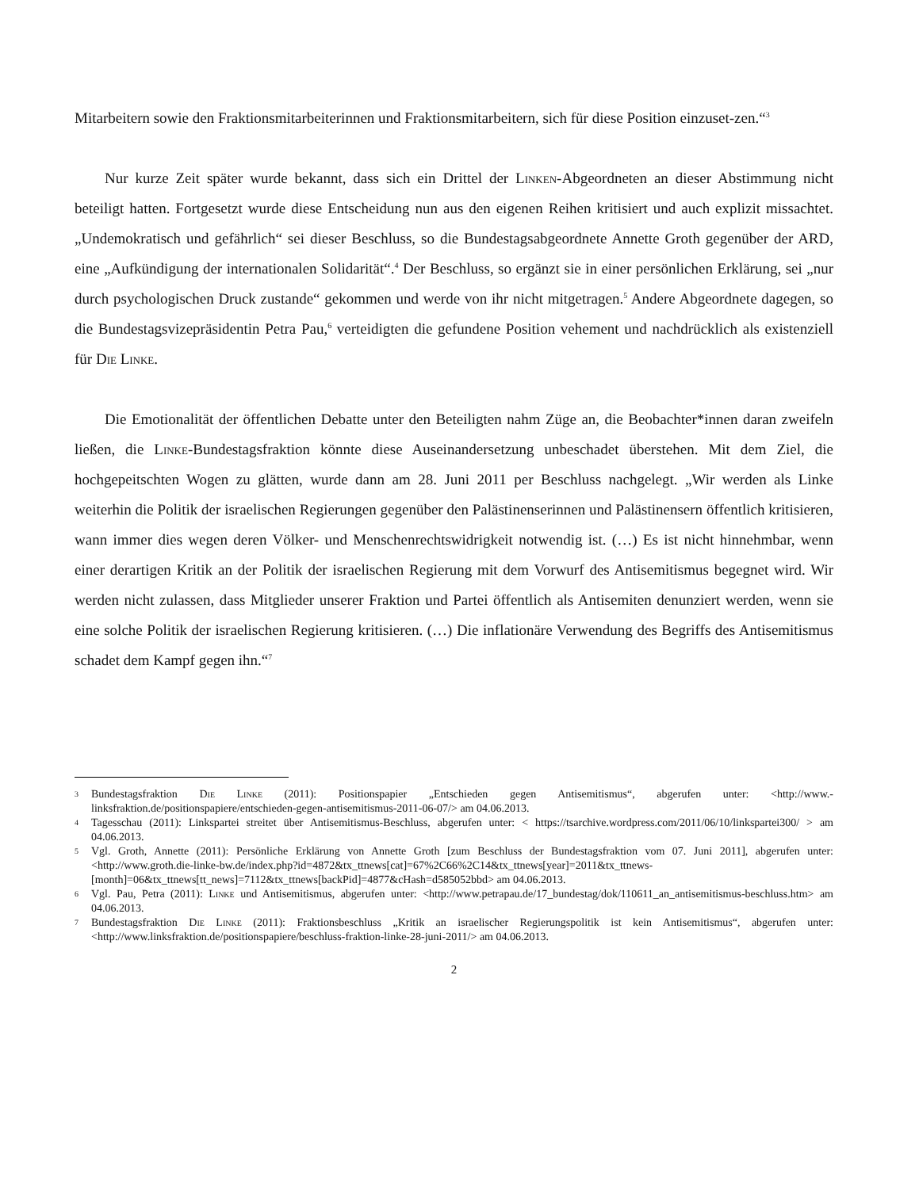Mitarbeitern sowie den Fraktionsmitarbeiterinnen und Fraktionsmitarbeitern, sich für diese Position einzuset-zen.“<sup>3</sup>
Nur kurze Zeit später wurde bekannt, dass sich ein Drittel der Linken-Abgeordneten an dieser Abstimmung nicht beteiligt hatten. Fortgesetzt wurde diese Entscheidung nun aus den eigenen Reihen kritisiert und auch explizit missachtet. „Undemokratisch und gefährlich“ sei dieser Beschluss, so die Bundestagsabgeordnete Annette Groth gegenüber der ARD, eine „Aufkündigung der internationalen Solidarität“.<sup>4</sup> Der Beschluss, so ergänzt sie in einer persönlichen Erklärung, sei „nur durch psychologischen Druck zustande“ gekommen und werde von ihr nicht mitgetragen.<sup>5</sup> Andere Abgeordnete dagegen, so die Bundestagsvizepräsidentin Petra Pau,<sup>6</sup> verteidigten die gefundene Position vehement und nachdrücklich als existenziell für Die Linke.
Die Emotionalität der öffentlichen Debatte unter den Beteiligten nahm Züge an, die Beobachter*innen daran zweifeln ließen, die Linke-Bundestagsfraktion könnte diese Auseinandersetzung unbeschadet überstehen. Mit dem Ziel, die hochgepeitschten Wogen zu glätten, wurde dann am 28. Juni 2011 per Beschluss nachgelegt. „Wir werden als Linke weiterhin die Politik der israelischen Regierungen gegenüber den Palästinenserinnen und Palästinensern öffentlich kritisieren, wann immer dies wegen deren Völker- und Menschenrechtswidrigkeit notwendig ist. (…) Es ist nicht hinnehmbar, wenn einer derartigen Kritik an der Politik der israelischen Regierung mit dem Vorwurf des Antisemitismus begegnet wird. Wir werden nicht zulassen, dass Mitglieder unserer Fraktion und Partei öffentlich als Antisemiten denunziert werden, wenn sie eine solche Politik der israelischen Regierung kritisieren. (…) Die inflationäre Verwendung des Begriffs des Antisemitismus schadet dem Kampf gegen ihn.“<sup>7</sup>
3
Bundestagsfraktion Die Linke (2011): Positionspapier „Entschieden gegen Antisemitismus“, abgerufen unter: <http://www.-linksfraktion.de/positionspapiere/entschieden-gegen-antisemitismus-2011-06-07/> am 04.06.2013.
4
Tagesschau (2011): Linkspartei streitet über Antisemitismus-Beschluss, abgerufen unter: < https://tsarchive.wordpress.com/2011/06/10/linkspartei300/ > am 04.06.2013.
5
Vgl. Groth, Annette (2011): Persönliche Erklärung von Annette Groth [zum Beschluss der Bundestagsfraktion vom 07. Juni 2011], abgerufen unter: <http://www.groth.die-linke-bw.de/index.php?id=4872&tx_ttnews[cat]=67%2C66%2C14&tx_ttnews[year]=2011&tx_ttnews-[month]=06&tx_ttnews[tt_news]=7112&tx_ttnews[backPid]=4877&cHash=d585052bbd> am 04.06.2013.
6
Vgl. Pau, Petra (2011): Linke und Antisemitismus, abgerufen unter: <http://www.petrapau.de/17_bundestag/dok/110611_an_antisemitismus-beschluss.htm> am 04.06.2013.
7
Bundestagsfraktion Die Linke (2011): Fraktionsbeschluss „Kritik an israelischer Regierungspolitik ist kein Antisemitismus“, abgerufen unter: <http://www.linksfraktion.de/positionspapiere/beschluss-fraktion-linke-28-juni-2011/> am 04.06.2013.
2